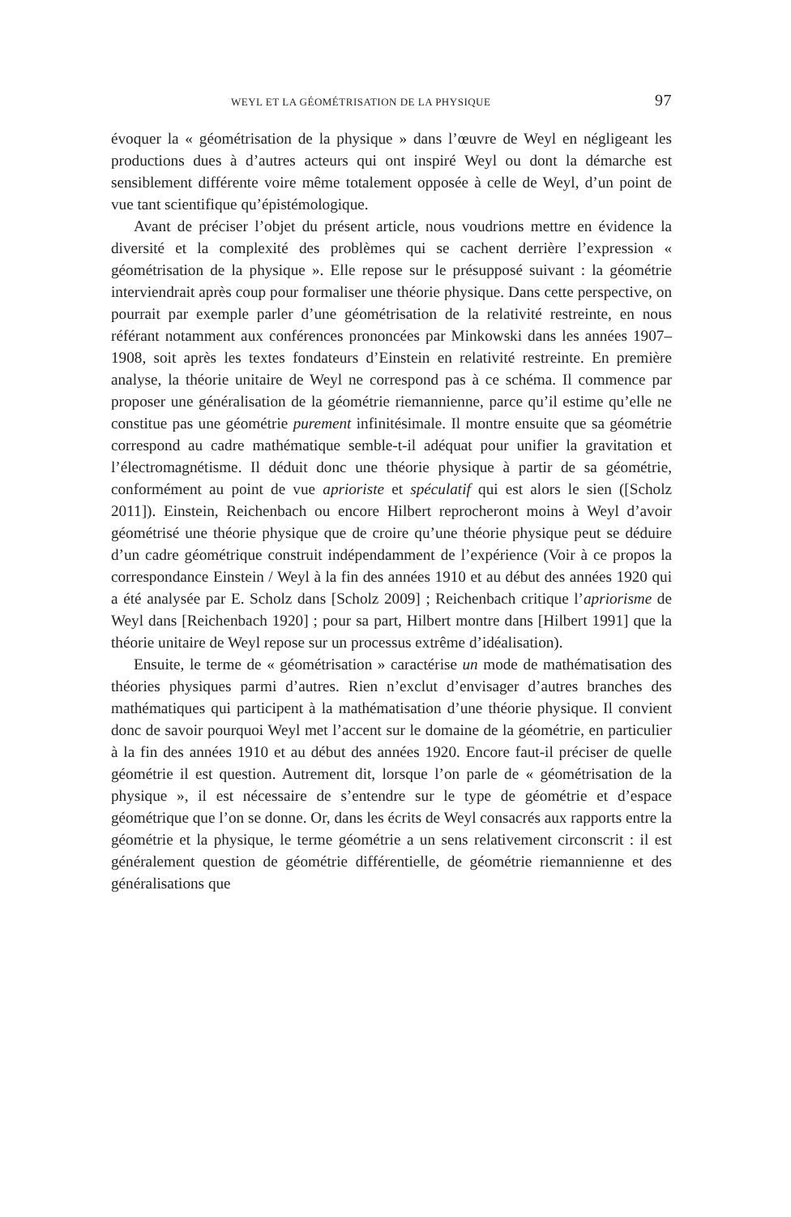WEYL ET LA GÉOMÉTRISATION DE LA PHYSIQUE 97
évoquer la « géométrisation de la physique » dans l’œuvre de Weyl en négligeant les productions dues à d’autres acteurs qui ont inspiré Weyl ou dont la démarche est sensiblement différente voire même totalement opposée à celle de Weyl, d’un point de vue tant scientifique qu’épistémologique.
Avant de préciser l’objet du présent article, nous voudrions mettre en évidence la diversité et la complexité des problèmes qui se cachent derrière l’expression « géométrisation de la physique ». Elle repose sur le présupposé suivant : la géométrie interviendrait après coup pour formaliser une théorie physique. Dans cette perspective, on pourrait par exemple parler d’une géométrisation de la relativité restreinte, en nous référant notamment aux conférences prononcées par Minkowski dans les années 1907–1908, soit après les textes fondateurs d’Einstein en relativité restreinte. En première analyse, la théorie unitaire de Weyl ne correspond pas à ce schéma. Il commence par proposer une généralisation de la géométrie riemannienne, parce qu’il estime qu’elle ne constitue pas une géométrie purement infinitésimale. Il montre ensuite que sa géométrie correspond au cadre mathématique semble-t-il adéquat pour unifier la gravitation et l’électromagnétisme. Il déduit donc une théorie physique à partir de sa géométrie, conformément au point de vue aprioriste et spéculatif qui est alors le sien ([Scholz 2011]). Einstein, Reichenbach ou encore Hilbert reprocheront moins à Weyl d’avoir géométrisé une théorie physique que de croire qu’une théorie physique peut se déduire d’un cadre géométrique construit indépendamment de l’expérience (Voir à ce propos la correspondance Einstein / Weyl à la fin des années 1910 et au début des années 1920 qui a été analysée par E. Scholz dans [Scholz 2009] ; Reichenbach critique l’apriorisme de Weyl dans [Reichenbach 1920] ; pour sa part, Hilbert montre dans [Hilbert 1991] que la théorie unitaire de Weyl repose sur un processus extrême d’idéalisation).
Ensuite, le terme de « géométrisation » caractérise un mode de mathématisation des théories physiques parmi d’autres. Rien n’exclut d’envisager d’autres branches des mathématiques qui participent à la mathématisation d’une théorie physique. Il convient donc de savoir pourquoi Weyl met l’accent sur le domaine de la géométrie, en particulier à la fin des années 1910 et au début des années 1920. Encore faut-il préciser de quelle géométrie il est question. Autrement dit, lorsque l’on parle de « géométrisation de la physique », il est nécessaire de s’entendre sur le type de géométrie et d’espace géométrique que l’on se donne. Or, dans les écrits de Weyl consacrés aux rapports entre la géométrie et la physique, le terme géométrie a un sens relativement circonscrit : il est généralement question de géométrie différentielle, de géométrie riemannienne et des généralisations que